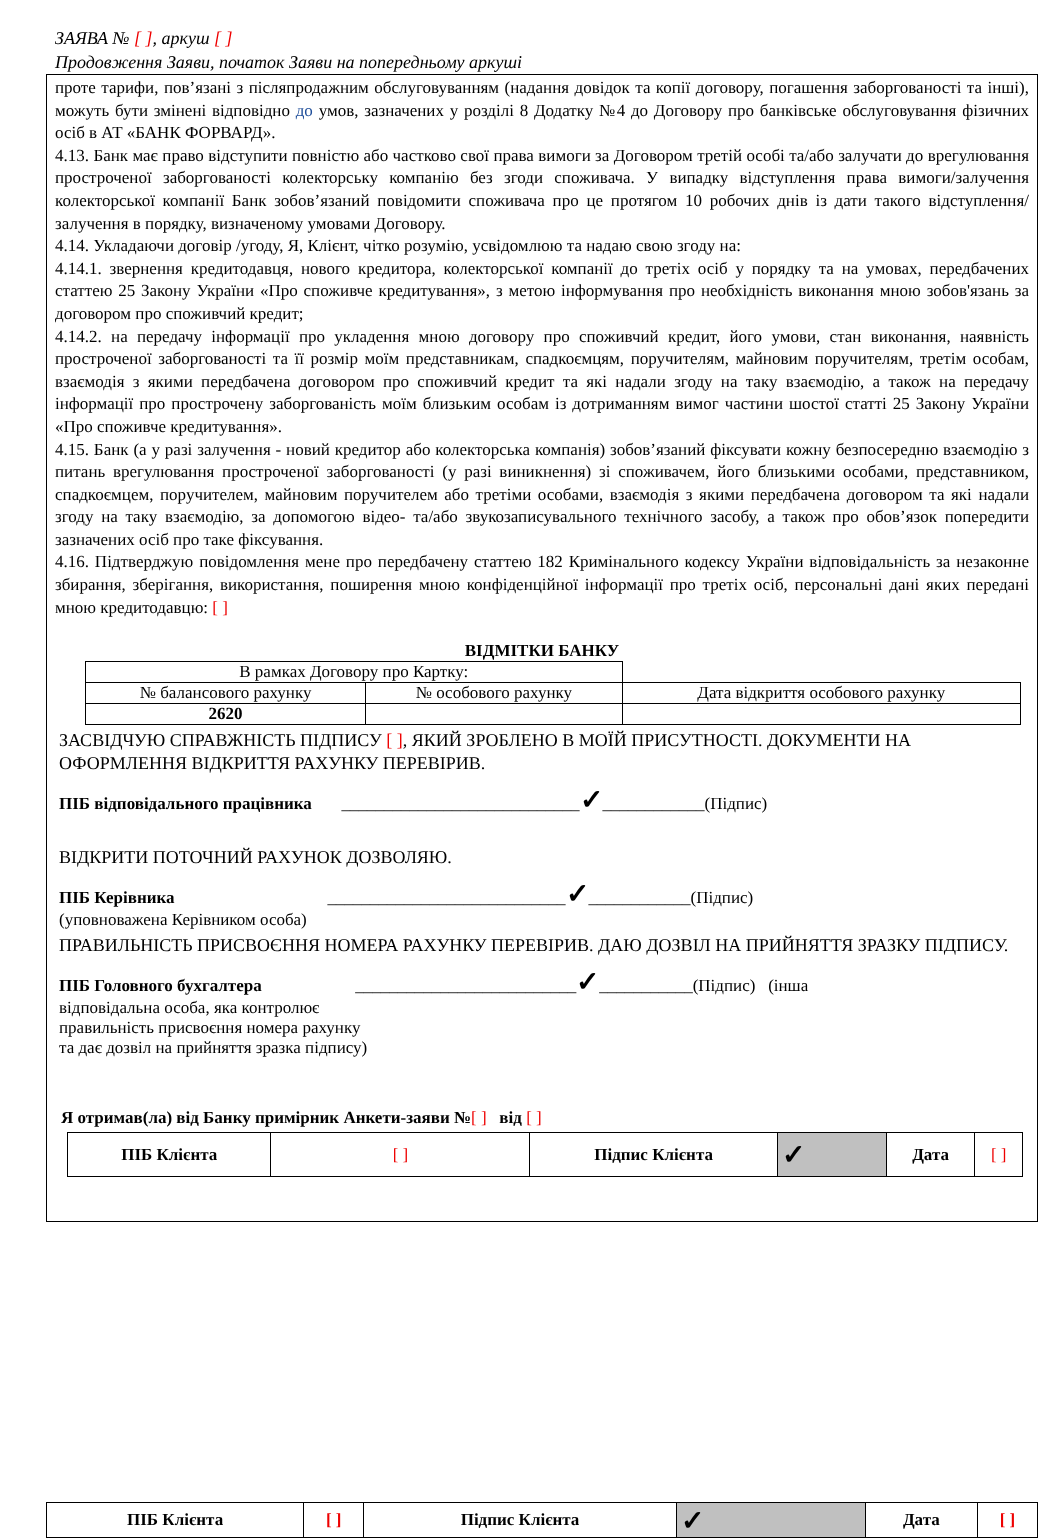ЗАЯВА № [ ], аркуш [ ]
Продовження Заяви, початок Заяви на попередньому аркуші
проте тарифи, пов’язані з післяпродажним обслуговуванням (надання довідок та копії договору, погашення заборгованості та інші), можуть бути змінені відповідно до умов, зазначених у розділі 8 Додатку №4 до Договору про банківське обслуговування фізичних осіб в АТ «БАНК ФОРВАРД».
4.13. Банк має право відступити повністю або частково свої права вимоги за Договором третій особі та/або залучати до врегулювання простроченої заборгованості колекторську компанію без згоди споживача. У випадку відступлення права вимоги/залучення колекторської компанії Банк зобов’язаний повідомити споживача про це протягом 10 робочих днів із дати такого відступлення/залучення в порядку, визначеному умовами Договору.
4.14. Укладаючи договір /угоду, Я, Клієнт, чітко розумію, усвідомлюю та надаю свою згоду на:
4.14.1. звернення кредитодавця, нового кредитора, колекторської компанії до третіх осіб у порядку та на умовах, передбачених статтею 25 Закону України «Про споживче кредитування», з метою інформування про необхідність виконання мною зобов'язань за договором про споживчий кредит;
4.14.2. на передачу інформації про укладення мною договору про споживчий кредит, його умови, стан виконання, наявність простроченої заборгованості та її розмір моїм представникам, спадкоємцям, поручителям, майновим поручителям, третім особам, взаємодія з якими передбачена договором про споживчий кредит та які надали згоду на таку взаємодію, а також на передачу інформації про прострочену заборгованість моїм близьким особам із дотриманням вимог частини шостої статті 25 Закону України «Про споживче кредитування».
4.15. Банк (а у разі залучення - новий кредитор або колекторська компанія) зобов’язаний фіксувати кожну безпосередню взаємодію з питань врегулювання простроченої заборгованості (у разі виникнення) зі споживачем, його близькими особами, представником, спадкоємцем, поручителем, майновим поручителем або третіми особами, взаємодія з якими передбачена договором та які надали згоду на таку взаємодію, за допомогою відео- та/або звукозаписувального технічного засобу, а також про обов’язок попередити зазначених осіб про таке фіксування.
4.16. Підтверджую повідомлення мене про передбачену статтею 182 Кримінального кодексу України відповідальність за незаконне збирання, зберігання, використання, поширення мною конфіденційної інформації про третіх осіб, персональні дані яких передані мною кредитодавцю: [ ]
ВІДМІТКИ БАНКУ
| В рамках Договору про Картку: | | |
| № балансового рахунку | № особового рахунку | Дата відкриття особового рахунку |
| 2620 | | |
ЗАСВІДЧУЮ СПРАВЖНІСТЬ ПІДПИСУ [ ], ЯКИЙ ЗРОБЛЕНО В МОЇЙ ПРИСУТНОСТІ. ДОКУМЕНТИ НА ОФОРМЛЕННЯ ВІДКРИТТЯ РАХУНКУ ПЕРЕВІРИВ.
ПІБ відповідального працівника ____________________________✓____________(Підпис)
ВІДКРИТИ ПОТОЧНИЙ РАХУНОК ДОЗВОЛЯЮ.
ПІБ Керівника ____________________________✓____________(Підпис)
(уповноважена Керівником особа)
ПРАВИЛЬНІСТЬ ПРИСВОЄННЯ НОМЕРА РАХУНКУ ПЕРЕВІРИВ. ДАЮ ДОЗВІЛ НА ПРИЙНЯТТЯ ЗРАЗКУ ПІДПИСУ.
ПІБ Головного бухгалтера __________________________✓___________(Підпис) (інша
відповідальна особа, яка контролює
правильність присвоєння номера рахунку
та дає дозвіл на прийняття зразка підпису)
Я отримав(ла) від Банку примірник Анкети-заяви №[ ] від [ ]
| ПІБ Клієнта | [ ] | Підпис Клієнта | ✓ | Дата | [ ] |
| ПІБ Клієнта | [ ] | Підпис Клієнта | ✓ | Дата | [ ] |